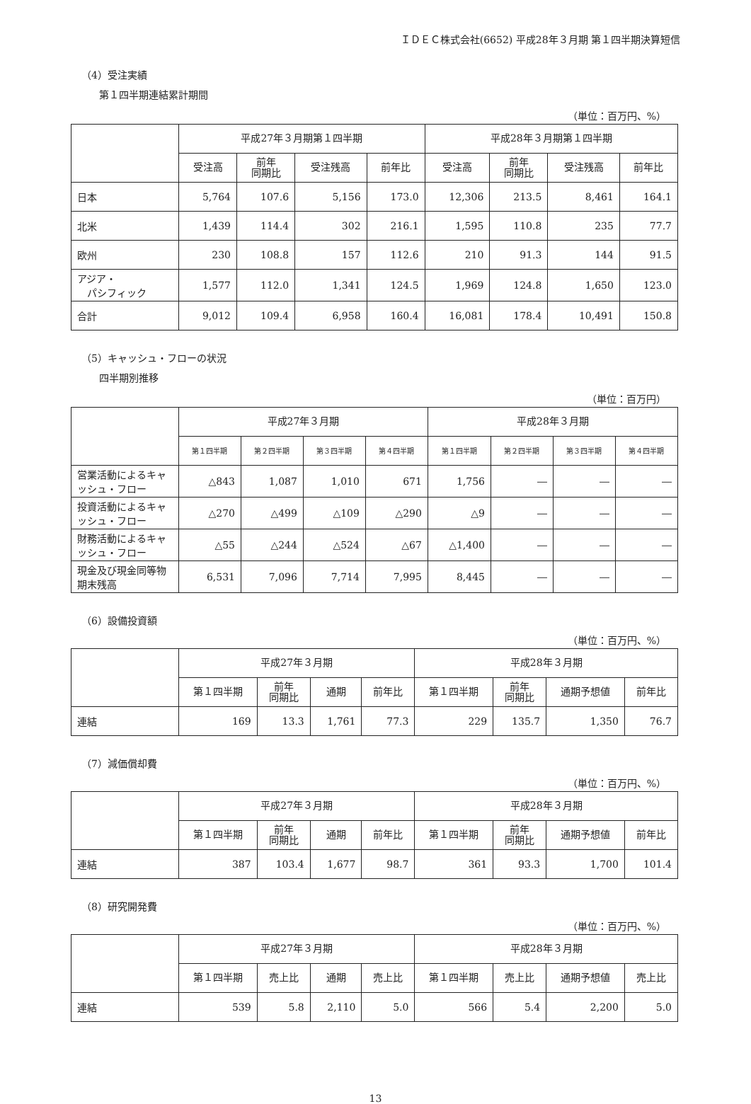ＩＤＥＣ株式会社(6652) 平成28年３月期 第１四半期決算短信
（4）受注実績
第１四半期連結累計期間
（単位：百万円、%）
| | 平成27年３月期第１四半期 | | | | 平成28年３月期第１四半期 | | | |
| --- | --- | --- | --- | --- | --- | --- | --- | --- |
| | 受注高 | 前年 同期比 | 受注残高 | 前年比 | 受注高 | 前年 同期比 | 受注残高 | 前年比 |
| 日本 | 5,764 | 107.6 | 5,156 | 173.0 | 12,306 | 213.5 | 8,461 | 164.1 |
| 北米 | 1,439 | 114.4 | 302 | 216.1 | 1,595 | 110.8 | 235 | 77.7 |
| 欧州 | 230 | 108.8 | 157 | 112.6 | 210 | 91.3 | 144 | 91.5 |
| アジア・ パシフィック | 1,577 | 112.0 | 1,341 | 124.5 | 1,969 | 124.8 | 1,650 | 123.0 |
| 合計 | 9,012 | 109.4 | 6,958 | 160.4 | 16,081 | 178.4 | 10,491 | 150.8 |
（5）キャッシュ・フローの状況
四半期別推移
（単位：百万円）
| | 平成27年３月期 | | | | 平成28年３月期 | | | |
| --- | --- | --- | --- | --- | --- | --- | --- | --- |
| | 第１四半期 | 第２四半期 | 第３四半期 | 第４四半期 | 第１四半期 | 第２四半期 | 第３四半期 | 第４四半期 |
| 営業活動によるキャッシュ・フロー | △843 | 1,087 | 1,010 | 671 | 1,756 | ― | ― | ― |
| 投資活動によるキャッシュ・フロー | △270 | △499 | △109 | △290 | △9 | ― | ― | ― |
| 財務活動によるキャッシュ・フロー | △55 | △244 | △524 | △67 | △1,400 | ― | ― | ― |
| 現金及び現金同等物期末残高 | 6,531 | 7,096 | 7,714 | 7,995 | 8,445 | ― | ― | ― |
（6）設備投資額
（単位：百万円、%）
| | 平成27年３月期 | | | | 平成28年３月期 | | | |
| --- | --- | --- | --- | --- | --- | --- | --- | --- |
| | 第１四半期 | 前年 同期比 | 通期 | 前年比 | 第１四半期 | 前年 同期比 | 通期予想値 | 前年比 |
| 連結 | 169 | 13.3 | 1,761 | 77.3 | 229 | 135.7 | 1,350 | 76.7 |
（7）減価償却費
（単位：百万円、%）
| | 平成27年３月期 | | | | 平成28年３月期 | | | |
| --- | --- | --- | --- | --- | --- | --- | --- | --- |
| | 第１四半期 | 前年 同期比 | 通期 | 前年比 | 第１四半期 | 前年 同期比 | 通期予想値 | 前年比 |
| 連結 | 387 | 103.4 | 1,677 | 98.7 | 361 | 93.3 | 1,700 | 101.4 |
（8）研究開発費
（単位：百万円、%）
| | 平成27年３月期 | | | | 平成28年３月期 | | | |
| --- | --- | --- | --- | --- | --- | --- | --- | --- |
| | 第１四半期 | 売上比 | 通期 | 売上比 | 第１四半期 | 売上比 | 通期予想値 | 売上比 |
| 連結 | 539 | 5.8 | 2,110 | 5.0 | 566 | 5.4 | 2,200 | 5.0 |
13